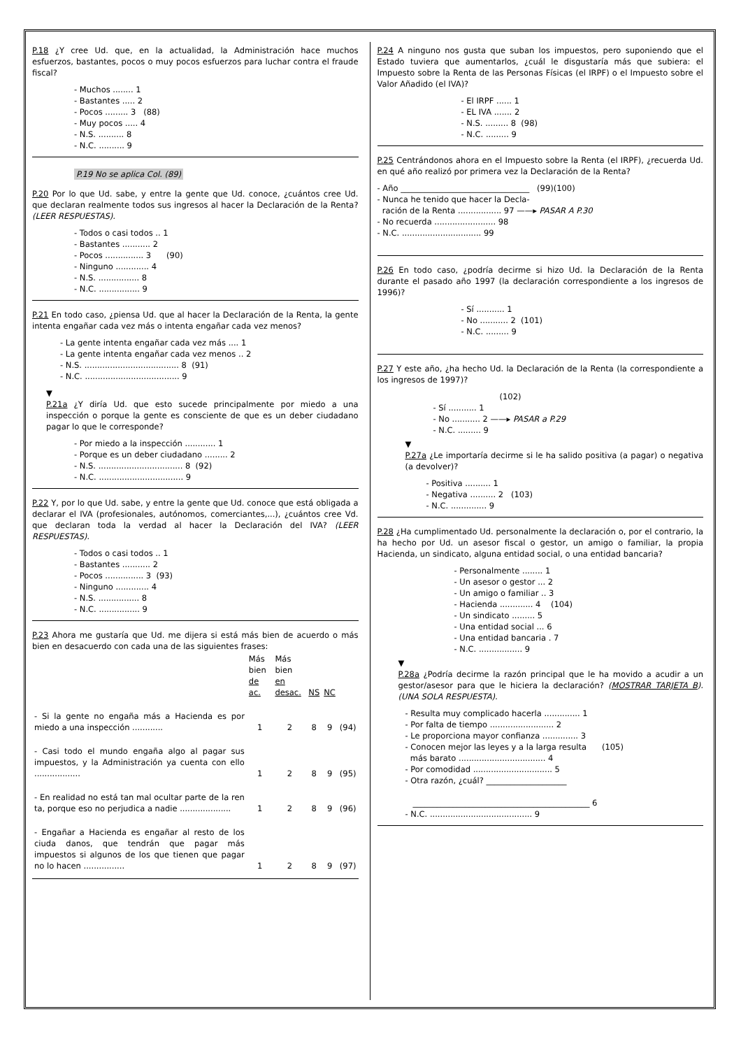P.18 ¿Y cree Ud. que, en la actualidad, la Administración hace muchos esfuerzos, bastantes, pocos o muy pocos esfuerzos para luchar contra el fraude fiscal?
- Muchos ........ 1
- Bastantes ..... 2
- Pocos ......... 3   (88)
- Muy pocos ..... 4
- N.S. .......... 8
- N.C. .......... 9
P.19 No se aplica Col. (89)
P.20 Por lo que Ud. sabe, y entre la gente que Ud. conoce, ¿cuántos cree Ud. que declaran realmente todos sus ingresos al hacer la Declaración de la Renta? (LEER RESPUESTAS).
- Todos o casi todos .. 1
- Bastantes ........... 2
- Pocos ............... 3      (90)
- Ninguno ............. 4
- N.S. ................ 8
- N.C. ................ 9
P.21 En todo caso, ¿piensa Ud. que al hacer la Declaración de la Renta, la gente intenta engañar cada vez más o intenta engañar cada vez menos?
- La gente intenta engañar cada vez más .... 1
- La gente intenta engañar cada vez menos .. 2
- N.S. ..................................... 8  (91)
- N.C. ..................................... 9
▼
P.21a ¿Y diría Ud. que esto sucede principalmente por miedo a una inspección o porque la gente es consciente de que es un deber ciudadano pagar lo que le corresponde?
- Por miedo a la inspección ............ 1
- Porque es un deber ciudadano ......... 2
- N.S. ................................. 8  (92)
- N.C. ................................. 9
P.22 Y, por lo que Ud. sabe, y entre la gente que Ud. conoce que está obligada a declarar el IVA (profesionales, autónomos, comerciantes,...), ¿cuántos cree Vd. que declaran toda la verdad al hacer la Declaración del IVA? (LEER RESPUESTAS).
- Todos o casi todos .. 1
- Bastantes ........... 2
- Pocos ............... 3  (93)
- Ninguno ............. 4
- N.S. ................ 8
- N.C. ................ 9
P.23 Ahora me gustaría que Ud. me dijera si está más bien de acuerdo o más bien en desacuerdo con cada una de las siguientes frases:
| | Más bien de ac. | Más bien en desac. | NS | NC | |
| --- | --- | --- | --- | --- | --- |
| - Si la gente no engaña más a Hacienda es por miedo a una inspección ............ | 1 | 2 | 8 | 9 | (94) |
| - Casi todo el mundo engaña algo al pagar sus impuestos, y la Administración ya cuenta con ello .................. | 1 | 2 | 8 | 9 | (95) |
| - En realidad no está tan mal ocultar parte de la ren ta, porque eso no perjudica a nadie .................... | 1 | 2 | 8 | 9 | (96) |
| - Engañar a Hacienda es engañar al resto de los ciuda danos, que tendrán que pagar más impuestos si algunos de los que tienen que pagar no lo hacen ................ | 1 | 2 | 8 | 9 | (97) |
P.24 A ninguno nos gusta que suban los impuestos, pero suponiendo que el Estado tuviera que aumentarlos, ¿cuál le disgustaría más que subiera: el Impuesto sobre la Renta de las Personas Físicas (el IRPF) o el Impuesto sobre el Valor Añadido (el IVA)?
- El IRPF ...... 1
- EL IVA ....... 2
- N.S. ......... 8  (98)
- N.C. ......... 9
P.25 Centrándonos ahora en el Impuesto sobre la Renta (el IRPF), ¿recuerda Ud. en qué año realizó por primera vez la Declaración de la Renta?
- Año ________________________________   (99)(100)
- Nunca he tenido que hacer la Decla-
  ración de la Renta ................. 97 ——▸ PASAR A P.30
- No recuerda ........................ 98
- N.C. ............................... 99
P.26 En todo caso, ¿podría decirme si hizo Ud. la Declaración de la Renta durante el pasado año 1997 (la declaración correspondiente a los ingresos de 1996)?
- Sí ........... 1
- No ........... 2  (101)
- N.C. ......... 9
P.27 Y este año, ¿ha hecho Ud. la Declaración de la Renta (la correspondiente a los ingresos de 1997)?
                          (102)
- Sí ........... 1
- No ........... 2 ——▸ PASAR a P.29
- N.C. ......... 9
▼
P.27a ¿Le importaría decirme si le ha salido positiva (a pagar) o negativa (a devolver)?
- Positiva .......... 1
- Negativa .......... 2   (103)
- N.C. .............. 9
P.28 ¿Ha cumplimentado Ud. personalmente la declaración o, por el contrario, la ha hecho por Ud. un asesor fiscal o gestor, un amigo o familiar, la propia Hacienda, un sindicato, alguna entidad social, o una entidad bancaria?
- Personalmente ........ 1
- Un asesor o gestor ... 2
- Un amigo o familiar .. 3
- Hacienda ............. 4    (104)
- Un sindicato ......... 5
- Una entidad social ... 6
- Una entidad bancaria . 7
- N.C. ................. 9
▼
P.28a ¿Podría decirme la razón principal que le ha movido a acudir a un gestor/asesor para que le hiciera la declaración? (MOSTRAR TARJETA B). (UNA SOLA RESPUESTA).
- Resulta muy complicado hacerla .............. 1
- Por falta de tiempo ......................... 2
- Le proporciona mayor confianza .............. 3
- Conocen mejor las leyes y a la larga resulta      (105)
  más barato .................................. 4
- Por comodidad ............................... 5
- Otra razón, ¿cuál? ____________________

   ____________________________________________ 6
- N.C. ........................................ 9